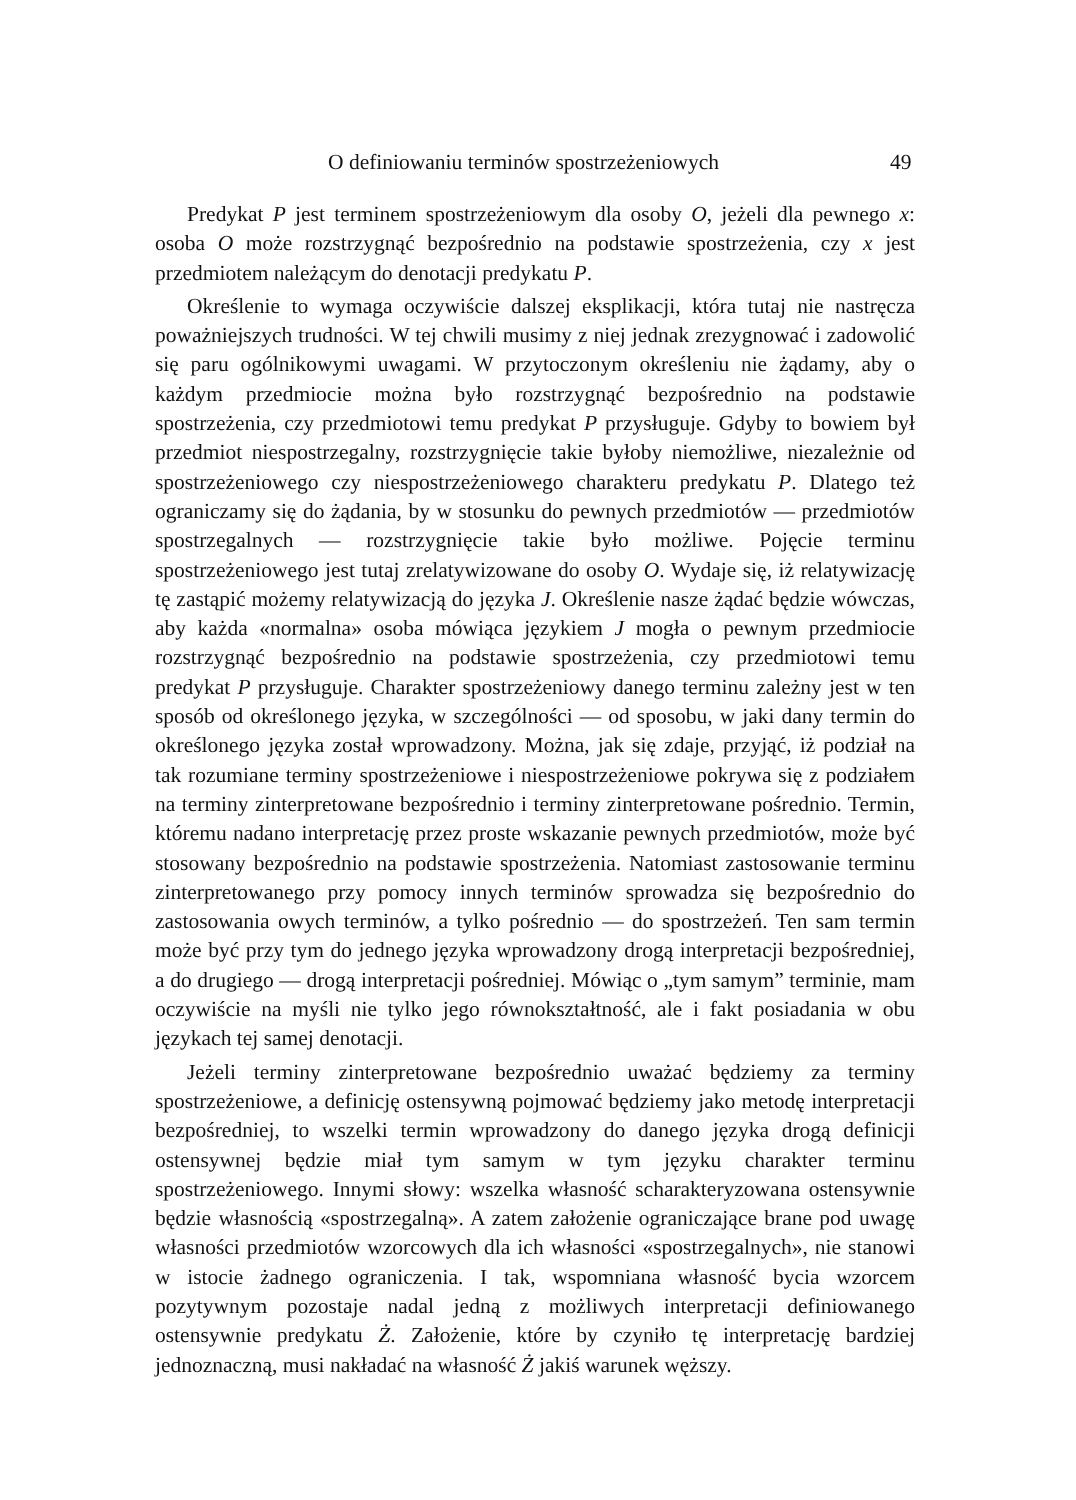O definiowaniu terminów spostrzeżeniowych 49
Predykat P jest terminem spostrzeżeniowym dla osoby O, jeżeli dla pewnego x: osoba O może rozstrzygnąć bezpośrednio na podstawie spostrzeżenia, czy x jest przedmiotem należącym do denotacji predykatu P.
Określenie to wymaga oczywiście dalszej eksplikacji, która tutaj nie nastręcza poważniejszych trudności. W tej chwili musimy z niej jednak zrezygnować i zadowolić się paru ogólnikowymi uwagami. W przytoczonym określeniu nie żądamy, aby o każdym przedmiocie można było rozstrzygnąć bezpośrednio na podstawie spostrzeżenia, czy przedmiotowi temu predykat P przysługuje. Gdyby to bowiem był przedmiot niespostrzegalny, rozstrzygnięcie takie byłoby niemożliwe, niezależnie od spostrzeżeniowego czy niespostrzeżeniowego charakteru predykatu P. Dlatego też ograniczamy się do żądania, by w stosunku do pewnych przedmiotów — przedmiotów spostrzegalnych — rozstrzygnięcie takie było możliwe. Pojęcie terminu spostrzeżeniowego jest tutaj zrelatywizowane do osoby O. Wydaje się, iż relatywizację tę zastąpić możemy relatywizacją do języka J. Określenie nasze żądać będzie wówczas, aby każda «normalna» osoba mówiąca językiem J mogła o pewnym przedmiocie rozstrzygnąć bezpośrednio na podstawie spostrzeżenia, czy przedmiotowi temu predykat P przysługuje. Charakter spostrzeżeniowy danego terminu zależny jest w ten sposób od określonego języka, w szczególności — od sposobu, w jaki dany termin do określonego języka został wprowadzony. Można, jak się zdaje, przyjąć, iż podział na tak rozumiane terminy spostrzeżeniowe i niespostrzeżeniowe pokrywa się z podziałem na terminy zinterpretowane bezpośrednio i terminy zinterpretowane pośrednio. Termin, któremu nadano interpretację przez proste wskazanie pewnych przedmiotów, może być stosowany bezpośrednio na podstawie spostrzeżenia. Natomiast zastosowanie terminu zinterpretowanego przy pomocy innych terminów sprowadza się bezpośrednio do zastosowania owych terminów, a tylko pośrednio — do spostrzeżeń. Ten sam termin może być przy tym do jednego języka wprowadzony drogą interpretacji bezpośredniej, a do drugiego — drogą interpretacji pośredniej. Mówiąc o „tym samym” terminie, mam oczywiście na myśli nie tylko jego równokształtność, ale i fakt posiadania w obu językach tej samej denotacji.
Jeżeli terminy zinterpretowane bezpośrednio uważać będziemy za terminy spostrzeżeniowe, a definicję ostensywną pojmować będziemy jako metodę interpretacji bezpośredniej, to wszelki termin wprowadzony do danego języka drogą definicji ostensywnej będzie miał tym samym w tym języku charakter terminu spostrzeżeniowego. Innymi słowy: wszelka własność scharakteryzowana ostensywnie będzie własnością «spostrzegalną». A zatem założenie ograniczające brane pod uwagę własności przedmiotów wzorcowych dla ich własności «spostrzegalnych», nie stanowi w istocie żadnego ograniczenia. I tak, wspomniana własność bycia wzorcem pozytywnym pozostaje nadal jedną z możliwych interpretacji definiowanego ostensywnie predykatu Ż. Założenie, które by czyniło tę interpretację bardziej jednoznaczną, musi nakładać na własność Ż jakiś warunek węższy.